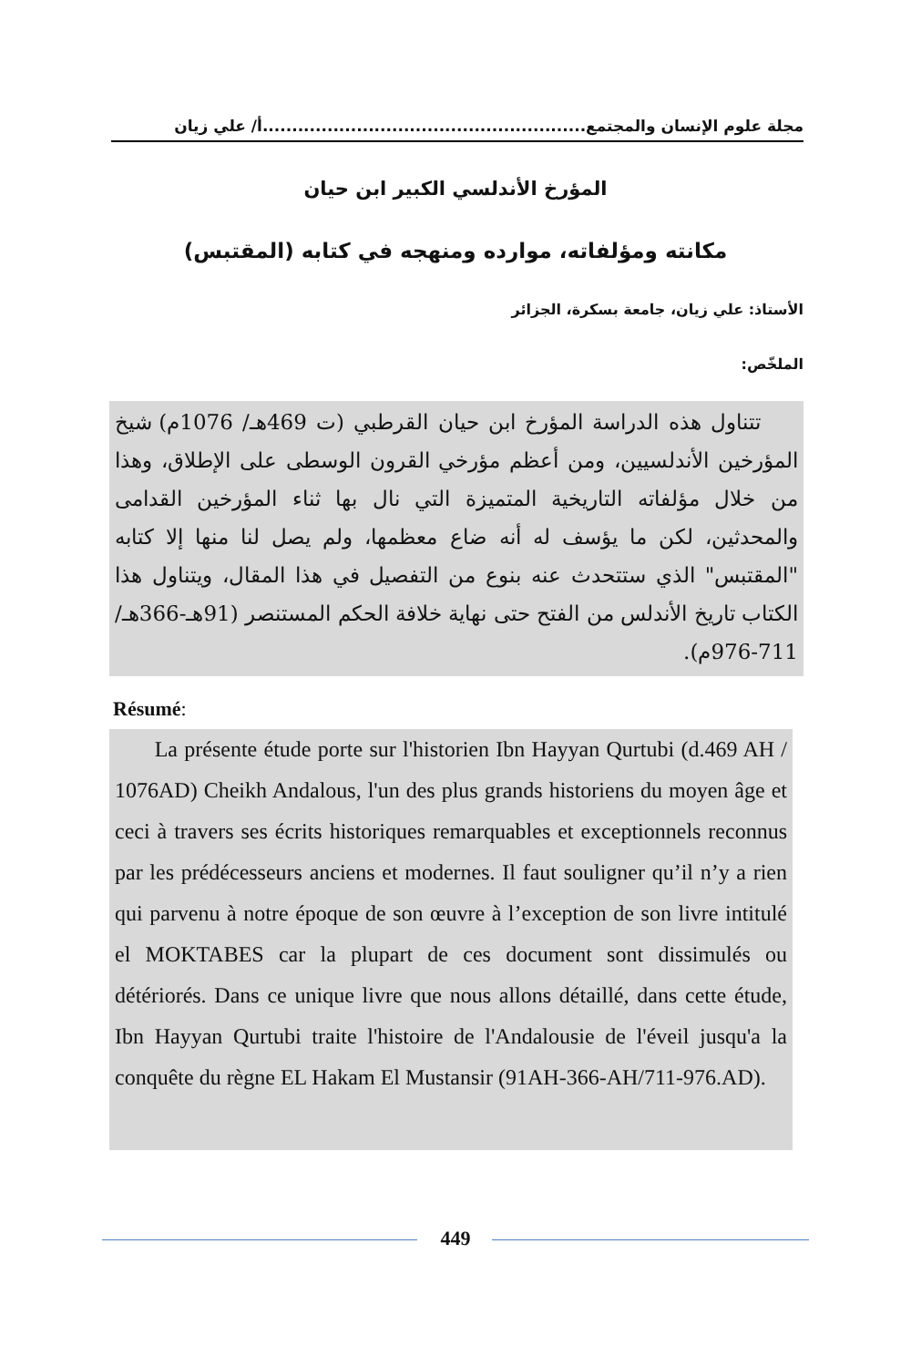مجلة علوم الإنسان والمجتمع.......................................................أ/ علي زيان
المؤرخ الأندلسي الكبير ابن حيان
مكانته ومؤلفاته، موارده ومنهجه في كتابه (المقتبس)
الأستاذ: علي زيان، جامعة بسكرة، الجزائر
الملخّص:
تتناول هذه الدراسة المؤرخ ابن حيان القرطبي (ت 469هـ/ 1076م) شيخ المؤرخين الأندلسيين، ومن أعظم مؤرخي القرون الوسطى على الإطلاق، وهذا من خلال مؤلفاته التاريخية المتميزة التي نال بها ثناء المؤرخين القدامى والمحدثين، لكن ما يؤسف له أنه ضاع معظمها، ولم يصل لنا منها إلا كتابه "المقتبس" الذي ستتحدث عنه بنوع من التفصيل في هذا المقال، ويتناول هذا الكتاب تاريخ الأندلس من الفتح حتى نهاية خلافة الحكم المستنصر (91هـ-366هـ/ 711-976م).
Résumé:
La présente étude porte sur l'historien Ibn Hayyan Qurtubi (d.469 AH / 1076AD) Cheikh Andalous, l'un des plus grands historiens du moyen âge et ceci à travers ses écrits historiques remarquables et exceptionnels reconnus par les prédécesseurs anciens et modernes. Il faut souligner qu’il n’y a rien qui parvenu à notre époque de son œuvre à l’exception de son livre intitulé el MOKTABES car la plupart de ces document sont dissimulés ou détériorés. Dans ce unique livre que nous allons détaillé, dans cette étude, Ibn Hayyan Qurtubi traite l'histoire de l'Andalousie de l'éveil jusqu'a la conquête du règne EL Hakam El Mustansir (91AH-366-AH/711-976.AD).
449